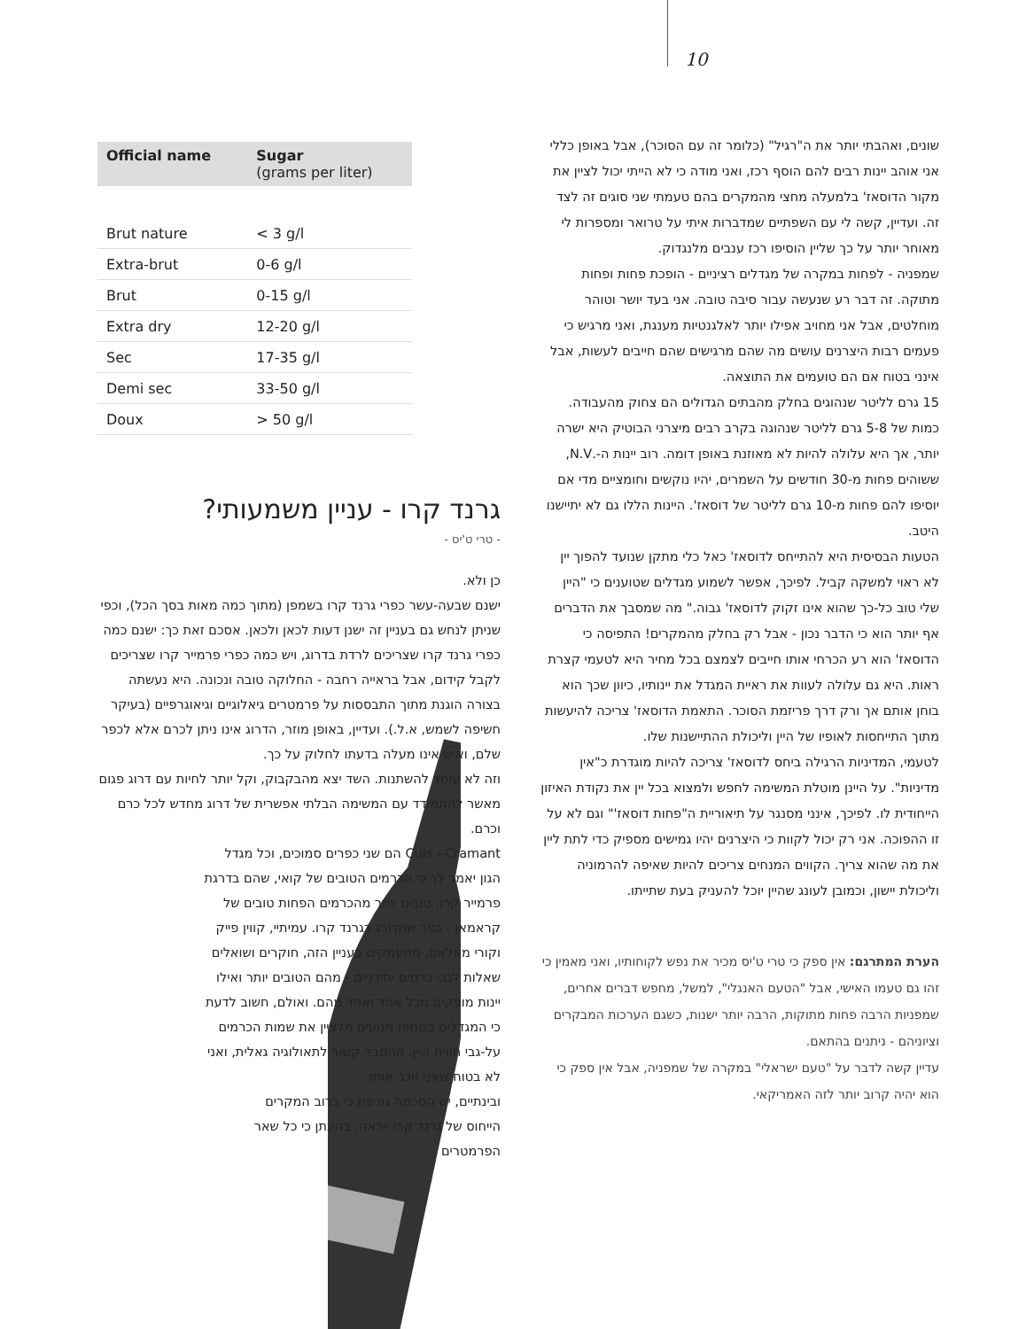10
שונים, ואהבתי יותר את ה"רגיל" (כלומר זה עם הסוכר), אבל באופן כללי אני אוהב יינות רבים להם הוסף רכז, ואני מודה כי לא הייתי יכול לציין את מקור הדוסאז' בלמעלה מחצי מהמקרים בהם טעמתי שני סוגים זה לצד זה. ועדיין, קשה לי עם השפתיים שמדברות איתי על טרואר ומספרות לי מאוחר יותר על כך שליין הוסיפו רכז ענבים מלנגדוק.
שמפניה - לפחות במקרה של מגדלים רציניים - הופכת פחות ופחות מתוקה. זה דבר רע שנעשה עבור סיבה טובה. אני בעד יושר וטוהר מוחלטים, אבל אני מחויב אפילו יותר לאלגנטיות מענגת, ואני מרגיש כי פעמים רבות היצרנים עושים מה שהם מרגישים שהם חייבים לעשות, אבל אינני בטוח אם הם טועמים את התוצאה.
15 גרם לליטר שנהוגים בחלק מהבתים הגדולים הם צחוק מהעבודה. כמות של 5-8 גרם לליטר שנהוגה בקרב רבים מיצרני הבוטיק היא ישרה יותר, אך היא עלולה להיות לא מאוזנת באופן דומה. רוב יינות ה-.N.V, ששוהים פחות מ-30 חודשים על השמרים, יהיו נוקשים וחומציים מדי אם יוסיפו להם פחות מ-10 גרם לליטר של דוסאז'. היינות הללו גם לא יתיישנו היטב.
הטעות הבסיסית היא להתייחס לדוסאז' כאל כלי מתקן שנועד להפוך יין לא ראוי למשקה קביל. לפיכך, אפשר לשמוע מגדלים שטוענים כי "היין שלי טוב כל-כך שהוא אינו זקוק לדוסאז' גבוה." מה שמסבך את הדברים אף יותר הוא כי הדבר נכון - אבל רק בחלק מהמקרים! התפיסה כי הדוסאז' הוא רע הכרחי אותו חייבים לצמצם בכל מחיר היא לטעמי קצרת ראות. היא גם עלולה לעוות את ראיית המגדל את יינותיו, כיוון שכך הוא בוחן אותם אך ורק דרך פריזמת הסוכר. התאמת הדוסאז' צריכה להיעשות מתוך התייחסות לאופיו של היין וליכולת ההתיישנות שלו.
לטעמי, המדיניות הרגילה ביחס לדוסאז' צריכה להיות מוגדרת כ"אין מדיניות". על היינן מוטלת המשימה לחפש ולמצוא בכל יין את נקודת האיזון הייחודית לו. לפיכך, אינני מסנגר על תיאוריית ה"פחות דוסאז'" וגם לא על זו ההפוכה. אני רק יכול לקוות כי היצרנים יהיו גמישים מספיק כדי לתת ליין את מה שהוא צריך. הקווים המנחים צריכים להיות שאיפה להרמוניה וליכולת יישון, וכמובן לעונג שהיין יוכל להעניק בעת שתייתו.
הערת המתרגם: אין ספק כי טרי ט'יס מכיר את נפש לקוחותיו, ואני מאמין כי זהו גם טעמו האישי, אבל "הטעם האנגלי", למשל, מחפש דברים אחרים, שמפניות הרבה פחות מתוקות, הרבה יותר ישנות, כשגם הערכות המבקרים וציוניהם - ניתנים בהתאם.
עדיין קשה לדבר על "טעם ישראלי" במקרה של שמפניה, אבל אין ספק כי הוא יהיה קרוב יותר לזה האמריקאי.
| Official name | Sugar (grams per liter) |
| --- | --- |
| Brut nature | < 3 g/l |
| Extra-brut | 0-6 g/l |
| Brut | 0-15 g/l |
| Extra dry | 12-20 g/l |
| Sec | 17-35 g/l |
| Demi sec | 33-50 g/l |
| Doux | > 50 g/l |
גרנד קרו - עניין משמעותי?
- טרי ט'יס -
כן ולא.
ישנם שבעה-עשר כפרי גרנד קרו בשמפן (מתוך כמה מאות בסך הכל), וכפי שניתן לנחש גם בעניין זה ישנן דעות לכאן ולכאן. אסכם זאת כך: ישנם כמה כפרי גרנד קרו שצריכים לרדת בדרוג, ויש כמה כפרי פרמייר קרו שצריכים לקבל קידום, אבל בראייה רחבה - החלוקה טובה ונכונה. היא נעשתה בצורה הוגנת מתוך התבססות על פרמטרים גיאלוגיים וגיאוגרפיים (בעיקר חשיפה לשמש, א.ל.). ועדיין, באופן מוזר, הדרוג אינו ניתן לכרם אלא לכפר שלם, ואיש אינו מעלה בדעתו לחלוק על כך.
וזה לא עומד להשתנות. השד יצא מהבקבוק, וקל יותר לחיות עם דרוג פגום מאשר להתמודד עם המשימה הבלתי אפשרית של דרוג מחדש לכל כרם וכרם.
Cramant-ו Cuis הם שני כפרים סמוכים, וכל מגדל הגון יאמר לך כי הכרמים הטובים של קואי, שהם בדרגת פרמייר קרו, טובים יותר מהכרמים הפחות טובים של קראמאן - כפר שמדורג כגרנד קרו. עמיתיי, קווין פייק וקורי מאלאס, מתעמקים בעניין הזה, חוקרים ושואלים שאלות לגבי כרמים יחידניים - מהם הטובים יותר ואילו יינות מופקים מכל אחד ואחד מהם. ואולם, חשוב לדעת כי המגדלים בשמפן מנועים מלציין את שמות הכרמים על-גבי תווית היין. ההסבר קשור לתאולוגיה גאלית, ואני לא בטוח שאני זוכר אותו.
ובינתיים, יש הסכמה גורפת כי ברוב המקרים הייחוס של גרנד קרו ייראה, בהינתן כי כל שאר הפרמטרים